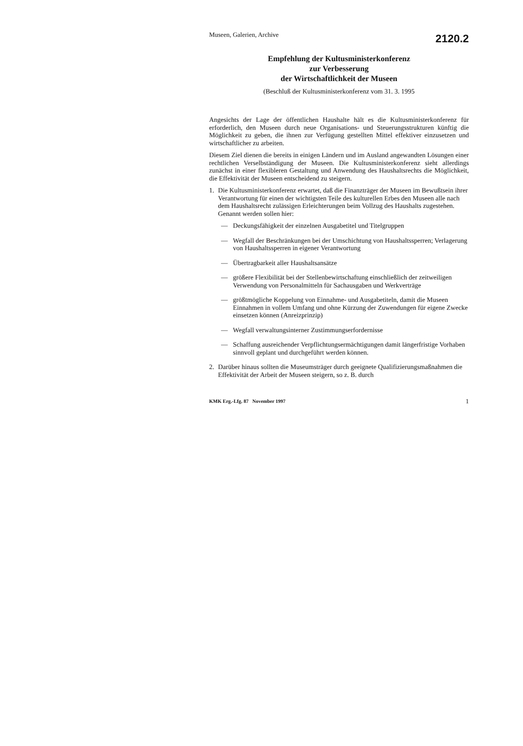Museen, Galerien, Archive 2120.2
Empfehlung der Kultusministerkonferenz
zur Verbesserung
der Wirtschaftlichkeit der Museen
(Beschluß der Kultusministerkonferenz vom 31. 3. 1995
Angesichts der Lage der öffentlichen Haushalte hält es die Kultusministerkonferenz für erforderlich, den Museen durch neue Organisations- und Steuerungsstrukturen künftig die Möglichkeit zu geben, die ihnen zur Verfügung gestellten Mittel effektiver einzusetzen und wirtschaftlicher zu arbeiten.
Diesem Ziel dienen die bereits in einigen Ländern und im Ausland angewandten Lösungen einer rechtlichen Verselbständigung der Museen. Die Kultusministerkonferenz sieht allerdings zunächst in einer flexibleren Gestaltung und Anwendung des Haushaltsrechts die Möglichkeit, die Effektivität der Museen entscheidend zu steigern.
1. Die Kultusministerkonferenz erwartet, daß die Finanzträger der Museen im Bewußtsein ihrer Verantwortung für einen der wichtigsten Teile des kulturellen Erbes den Museen alle nach dem Haushaltsrecht zulässigen Erleichterungen beim Vollzug des Haushalts zugestehen. Genannt werden sollen hier:
— Deckungsfähigkeit der einzelnen Ausgabetitel und Titelgruppen
— Wegfall der Beschränkungen bei der Umschichtung von Haushaltssperren; Verlagerung von Haushaltssperren in eigener Verantwortung
— Übertragbarkeit aller Haushaltsansätze
— größere Flexibilität bei der Stellenbewirtschaftung einschließlich der zeitweiligen Verwendung von Personalmitteln für Sachausgaben und Werkverträge
— größtmögliche Koppelung von Einnahme- und Ausgabetiteln, damit die Museen Einnahmen in vollem Umfang und ohne Kürzung der Zuwendungen für eigene Zwecke einsetzen können (Anreizprinzip)
— Wegfall verwaltungsinterner Zustimmungserfordernisse
— Schaffung ausreichender Verpflichtungsermächtigungen damit längerfristige Vorhaben sinnvoll geplant und durchgeführt werden können.
2. Darüber hinaus sollten die Museumsträger durch geeignete Qualifizierungsmaßnahmen die Effektivität der Arbeit der Museen steigern, so z. B. durch
KMK Erg.-Lfg. 87 November 1997 1